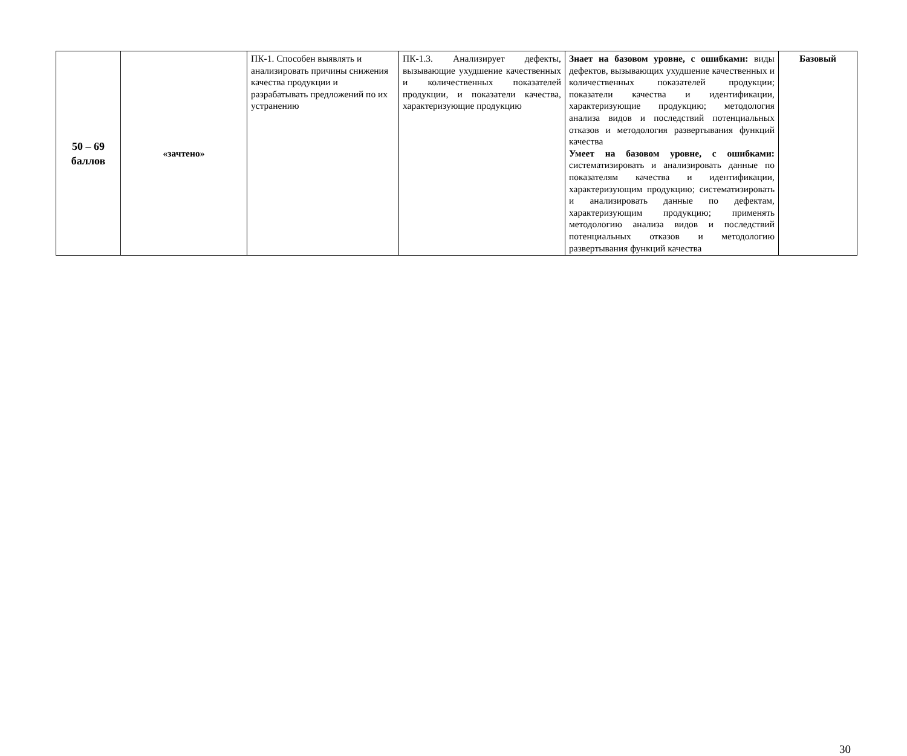| 50 – 69 баллов | «зачтено» | ПК-1. Способен выявлять и анализировать причины снижения качества продукции и разрабатывать предложений по их устранению | ПК-1.3. Анализирует дефекты, вызывающие ухудшение качественных и количественных показателей продукции, и показатели качества, характеризующие продукцию | Знает на базовом уровне, с ошибками: виды дефектов, вызывающих ухудшение качественных и количественных показателей продукции; показатели качества и идентификации, характеризующие продукцию; методология анализа видов и последствий потенциальных отказов и методология развертывания функций качества Умеет на базовом уровне, с ошибками: систематизировать и анализировать данные по показателям качества и идентификации, характеризующим продукцию; систематизировать и анализировать данные по дефектам, характеризующим продукцию; применять методологию анализа видов и последствий потенциальных отказов и методологию развертывания функций качества | Базовый |
30